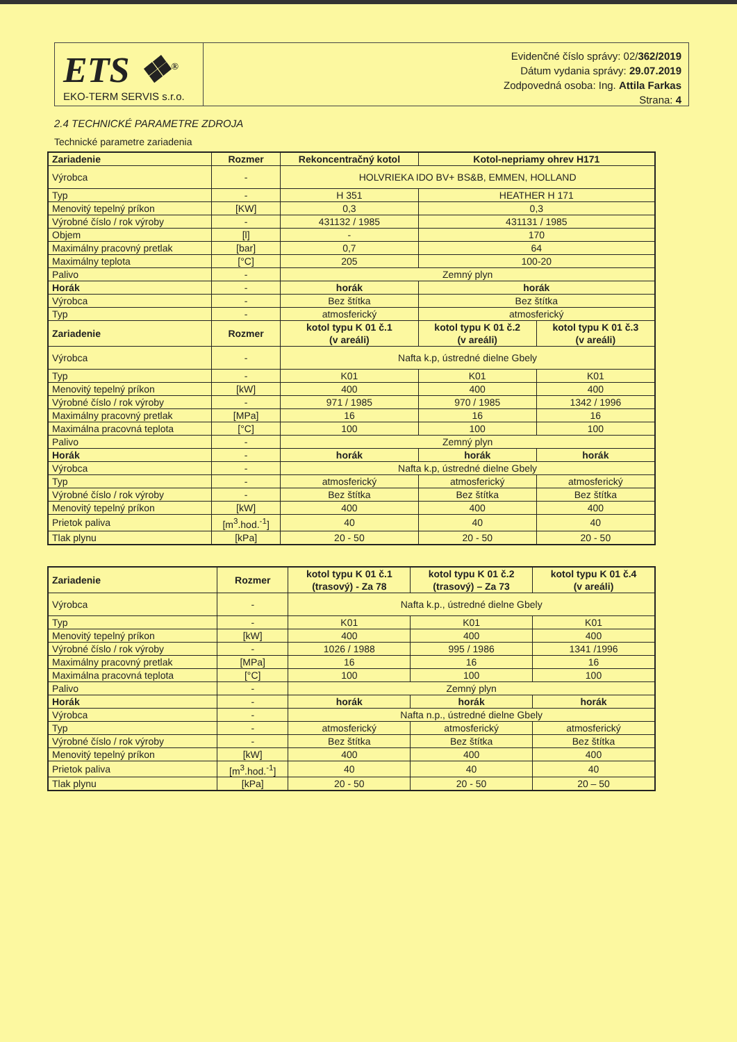ETS ❖<sup>®</sup>
EKO-TERM SERVIS s.r.o.
Evidenčné číslo správy: 02/362/2019
Dátum vydania správy: 29.07.2019
Zodpovedná osoba: Ing. Attila Farkas
Strana: 4
2.4 TECHNICKÉ PARAMETRE ZDROJA
Technické parametre zariadenia
| Zariadenie | Rozmer | Rekoncentračný kotol | Kotol-nepriamy ohrev H171 | |
| --- | --- | --- | --- | --- |
| Výrobca | - | HOLVRIEKA IDO BV+ BS&B, EMMEN, HOLLAND | | |
| Typ | - | H 351 | HEATHER H 171 | |
| Menovitý tepelný príkon | [KW] | 0,3 | 0,3 | |
| Výrobné číslo / rok výroby | - | 431132 / 1985 | 431131 / 1985 | |
| Objem | [l] | - | 170 | |
| Maximálny pracovný pretlak | [bar] | 0,7 | 64 | |
| Maximálny teplota | [°C] | 205 | 100-20 | |
| Palivo | - | Zemný plyn | | |
| Horák | - | horák | horák | |
| Výrobca | - | Bez štítka | Bez štítka | |
| Typ | - | atmosferický | atmosferický | |
| Zariadenie | Rozmer | kotol typu K 01 č.1 (v areáli) | kotol typu K 01 č.2 (v areáli) | kotol typu K 01 č.3 (v areáli) |
| Výrobca | - | Nafta k.p, ústredné dielne Gbely | | |
| Typ | - | K01 | K01 | K01 |
| Menovitý tepelný príkon | [kW] | 400 | 400 | 400 |
| Výrobné číslo / rok výroby | - | 971 / 1985 | 970 / 1985 | 1342 / 1996 |
| Maximálny pracovný pretlak | [MPa] | 16 | 16 | 16 |
| Maximálna pracovná teplota | [°C] | 100 | 100 | 100 |
| Palivo | - | Zemný plyn | | |
| Horák | - | horák | horák | horák |
| Výrobca | - | Nafta k.p, ústredné dielne Gbely | | |
| Typ | - | atmosferický | atmosferický | atmosferický |
| Výrobné číslo / rok výroby | - | Bez štítka | Bez štítka | Bez štítka |
| Menovitý tepelný príkon | [kW] | 400 | 400 | 400 |
| Prietok paliva | [m<sup>3</sup>.hod.<sup>-1</sup>] | 40 | 40 | 40 |
| Tlak plynu | [kPa] | 20 - 50 | 20 - 50 | 20 - 50 |
| Zariadenie | Rozmer | kotol typu K 01 č.1 (trasový) - Za 78 | kotol typu K 01 č.2 (trasový) – Za 73 | kotol typu K 01 č.4 (v areáli) |
| --- | --- | --- | --- | --- |
| Výrobca | - | Nafta k.p., ústredné dielne Gbely | | |
| Typ | - | K01 | K01 | K01 |
| Menovitý tepelný príkon | [kW] | 400 | 400 | 400 |
| Výrobné číslo / rok výroby | - | 1026 / 1988 | 995 / 1986 | 1341 /1996 |
| Maximálny pracovný pretlak | [MPa] | 16 | 16 | 16 |
| Maximálna pracovná teplota | [°C] | 100 | 100 | 100 |
| Palivo | - | Zemný plyn | | |
| Horák | - | horák | horák | horák |
| Výrobca | - | Nafta n.p., ústredné dielne Gbely | | |
| Typ | - | atmosferický | atmosferický | atmosferický |
| Výrobné číslo / rok výroby | - | Bez štítka | Bez štítka | Bez štítka |
| Menovitý tepelný príkon | [kW] | 400 | 400 | 400 |
| Prietok paliva | [m<sup>3</sup>.hod.<sup>-1</sup>] | 40 | 40 | 40 |
| Tlak plynu | [kPa] | 20 - 50 | 20 - 50 | 20 – 50 |